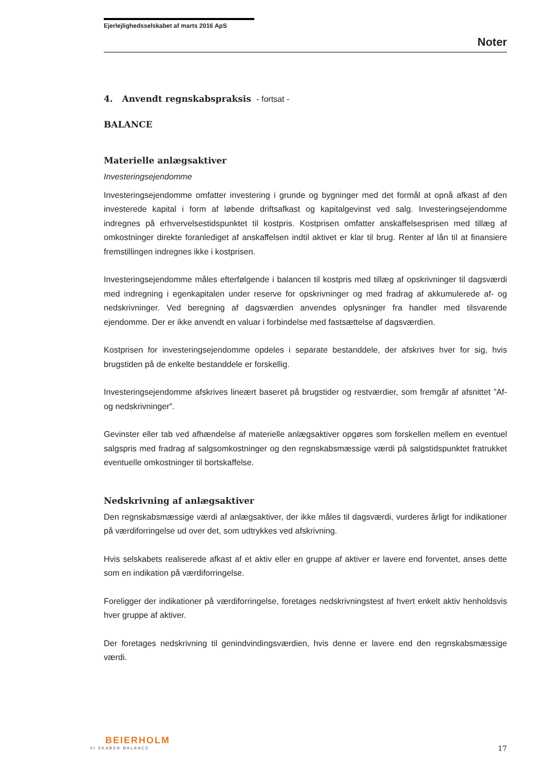Ejerlejlighedsselskabet af marts 2016 ApS
Noter
4. Anvendt regnskabspraksis - fortsat -
BALANCE
Materielle anlægsaktiver
Investeringsejendomme
Investeringsejendomme omfatter investering i grunde og bygninger med det formål at opnå afkast af den investerede kapital i form af løbende driftsafkast og kapitalgevinst ved salg. Investeringsejendomme indregnes på erhvervelsestidspunktet til kostpris. Kostprisen omfatter anskaffelsesprisen med tillæg af omkostninger direkte foranlediget af anskaffelsen indtil aktivet er klar til brug. Renter af lån til at finansiere fremstillingen indregnes ikke i kostprisen.
Investeringsejendomme måles efterfølgende i balancen til kostpris med tillæg af opskrivninger til dagsværdi med indregning i egenkapitalen under reserve for opskrivninger og med fradrag af akkumulerede af- og nedskrivninger. Ved beregning af dagsværdien anvendes oplysninger fra handler med tilsvarende ejendomme. Der er ikke anvendt en valuar i forbindelse med fastsættelse af dagsværdien.
Kostprisen for investeringsejendomme opdeles i separate bestanddele, der afskrives hver for sig, hvis brugstiden på de enkelte bestanddele er forskellig.
Investeringsejendomme afskrives lineært baseret på brugstider og restværdier, som fremgår af afsnittet ”Af- og nedskrivninger”.
Gevinster eller tab ved afhændelse af materielle anlægsaktiver opgøres som forskellen mellem en eventuel salgspris med fradrag af salgsomkostninger og den regnskabsmæssige værdi på salgstidspunktet fratrukket eventuelle omkostninger til bortskaffelse.
Nedskrivning af anlægsaktiver
Den regnskabsmæssige værdi af anlægsaktiver, der ikke måles til dagsværdi, vurderes årligt for indikationer på værdiforringelse ud over det, som udtrykkes ved afskrivning.
Hvis selskabets realiserede afkast af et aktiv eller en gruppe af aktiver er lavere end forventet, anses dette som en indikation på værdiforringelse.
Foreligger der indikationer på værdiforringelse, foretages nedskrivningstest af hvert enkelt aktiv henholdsvis hver gruppe af aktiver.
Der foretages nedskrivning til genindvindingsværdien, hvis denne er lavere end den regnskabsmæssige værdi.
BEIERHOLM
VI SKABER BALANCE
17